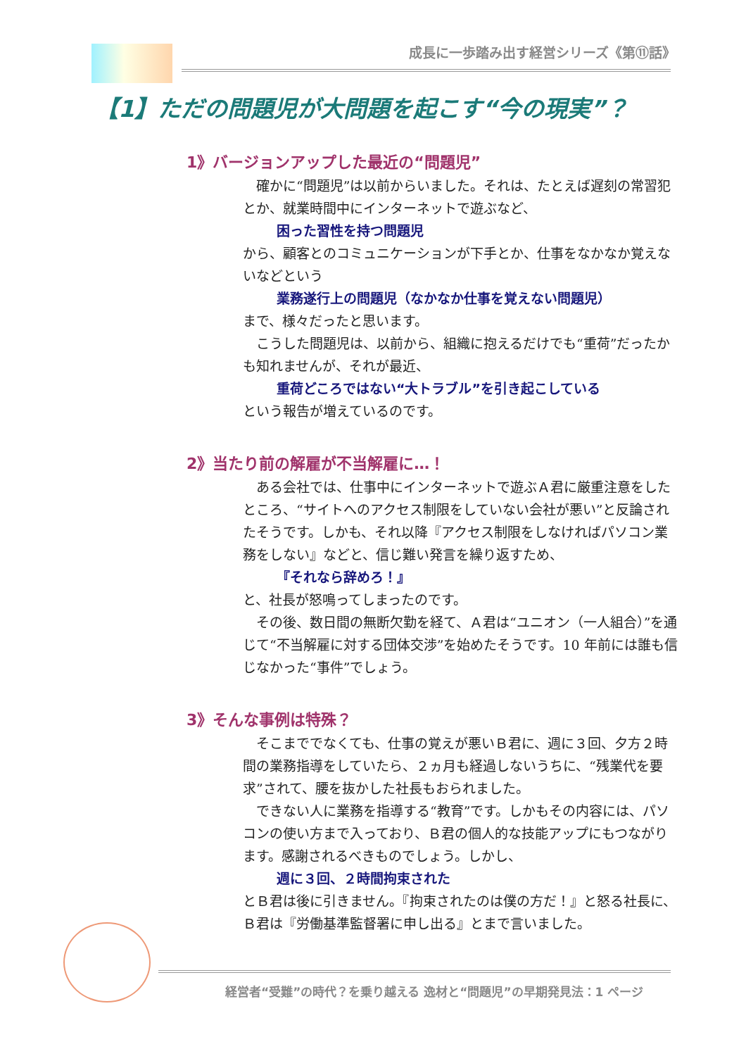成長に一歩踏み出す経営シリーズ《第⑪話》
【1】ただの問題児が大問題を起こす“今の現実”？
1》バージョンアップした最近の“問題児”
　確かに“問題児”は以前からいました。それは、たとえば遅刻の常習犯とか、就業時間中にインターネットで遊ぶなど、
困った習性を持つ問題児
から、顧客とのコミュニケーションが下手とか、仕事をなかなか覚えないなどという
業務遂行上の問題児（なかなか仕事を覚えない問題児）
まで、様々だったと思います。
　こうした問題児は、以前から、組織に抱えるだけでも“重荷”だったかも知れませんが、それが最近、
重荷どころではない“大トラブル”を引き起こしている
という報告が増えているのです。
2》当たり前の解雇が不当解雇に…！
　ある会社では、仕事中にインターネットで遊ぶＡ君に厳重注意をしたところ、“サイトへのアクセス制限をしていない会社が悪い”と反論されたそうです。しかも、それ以降『アクセス制限をしなければパソコン業務をしない』などと、信じ難い発言を繰り返すため、
『それなら辞めろ！』
と、社長が怒鳴ってしまったのです。
　その後、数日間の無断欠勤を経て、Ａ君は“ユニオン（一人組合）”を通じて“不当解雇に対する団体交渉”を始めたそうです。10 年前には誰も信じなかった“事件”でしょう。
3》そんな事例は特殊？
　そこまででなくても、仕事の覚えが悪いＢ君に、週に３回、夕方２時間の業務指導をしていたら、２ヵ月も経過しないうちに、“残業代を要求”されて、腰を抜かした社長もおられました。
　できない人に業務を指導する“教育”です。しかもその内容には、パソコンの使い方まで入っており、Ｂ君の個人的な技能アップにもつながります。感謝されるべきものでしょう。しかし、
週に３回、２時間拘束された
とＢ君は後に引きません。『拘束されたのは僕の方だ！』と怒る社長に、Ｂ君は『労働基準監督署に申し出る』とまで言いました。
経営者“受難”の時代？を乗り越える 逸材と“問題児”の早期発見法：1 ページ